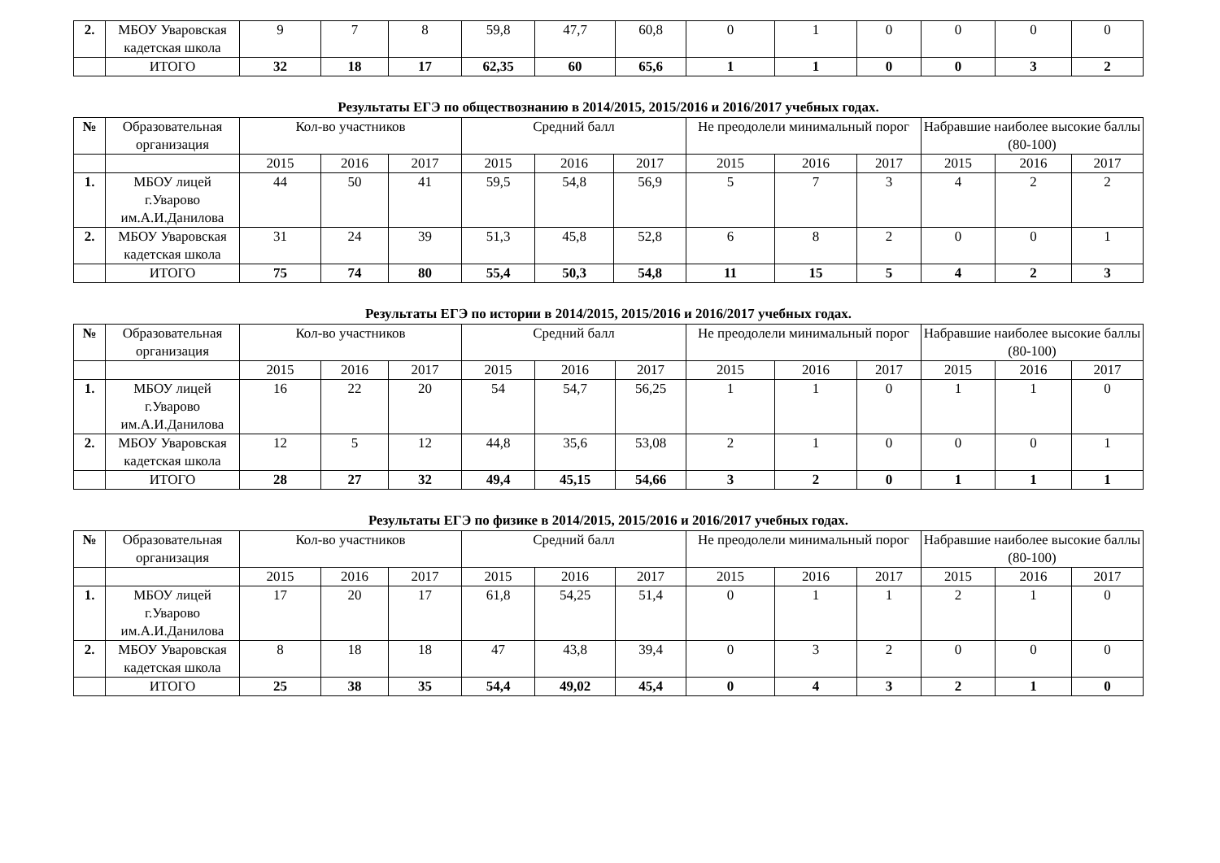| 2. | МБОУ Уваровская кадетская школа | 9 | 7 | 8 | 59,8 | 47,7 | 60,8 | 0 | 1 | 0 | 0 | 0 | 0 |
| | ИТОГО | 32 | 18 | 17 | 62,35 | 60 | 65,6 | 1 | 1 | 0 | 0 | 3 | 2 |
Результаты ЕГЭ по обществознанию в 2014/2015, 2015/2016 и 2016/2017 учебных годах.
| № | Образовательная организация | Кол-во участников | | | Средний балл | | | Не преодолели минимальный порог | | | Набравшие наиболее высокие баллы (80-100) | | |
| --- | --- | --- | --- | --- | --- | --- | --- | --- | --- | --- | --- | --- | --- |
| | | 2015 | 2016 | 2017 | 2015 | 2016 | 2017 | 2015 | 2016 | 2017 | 2015 | 2016 | 2017 |
| 1. | МБОУ лицей г.Уварово им.А.И.Данилова | 44 | 50 | 41 | 59,5 | 54,8 | 56,9 | 5 | 7 | 3 | 4 | 2 | 2 |
| 2. | МБОУ Уваровская кадетская школа | 31 | 24 | 39 | 51,3 | 45,8 | 52,8 | 6 | 8 | 2 | 0 | 0 | 1 |
| | ИТОГО | 75 | 74 | 80 | 55,4 | 50,3 | 54,8 | 11 | 15 | 5 | 4 | 2 | 3 |
Результаты ЕГЭ по истории в 2014/2015, 2015/2016 и 2016/2017 учебных годах.
| № | Образовательная организация | Кол-во участников | | | Средний балл | | | Не преодолели минимальный порог | | | Набравшие наиболее высокие баллы (80-100) | | |
| --- | --- | --- | --- | --- | --- | --- | --- | --- | --- | --- | --- | --- | --- |
| | | 2015 | 2016 | 2017 | 2015 | 2016 | 2017 | 2015 | 2016 | 2017 | 2015 | 2016 | 2017 |
| 1. | МБОУ лицей г.Уварово им.А.И.Данилова | 16 | 22 | 20 | 54 | 54,7 | 56,25 | 1 | 1 | 0 | 1 | 1 | 0 |
| 2. | МБОУ Уваровская кадетская школа | 12 | 5 | 12 | 44,8 | 35,6 | 53,08 | 2 | 1 | 0 | 0 | 0 | 1 |
| | ИТОГО | 28 | 27 | 32 | 49,4 | 45,15 | 54,66 | 3 | 2 | 0 | 1 | 1 | 1 |
Результаты ЕГЭ по физике в 2014/2015, 2015/2016 и 2016/2017 учебных годах.
| № | Образовательная организация | Кол-во участников | | | Средний балл | | | Не преодолели минимальный порог | | | Набравшие наиболее высокие баллы (80-100) | | |
| --- | --- | --- | --- | --- | --- | --- | --- | --- | --- | --- | --- | --- | --- |
| | | 2015 | 2016 | 2017 | 2015 | 2016 | 2017 | 2015 | 2016 | 2017 | 2015 | 2016 | 2017 |
| 1. | МБОУ лицей г.Уварово им.А.И.Данилова | 17 | 20 | 17 | 61,8 | 54,25 | 51,4 | 0 | 1 | 1 | 2 | 1 | 0 |
| 2. | МБОУ Уваровская кадетская школа | 8 | 18 | 18 | 47 | 43,8 | 39,4 | 0 | 3 | 2 | 0 | 0 | 0 |
| | ИТОГО | 25 | 38 | 35 | 54,4 | 49,02 | 45,4 | 0 | 4 | 3 | 2 | 1 | 0 |